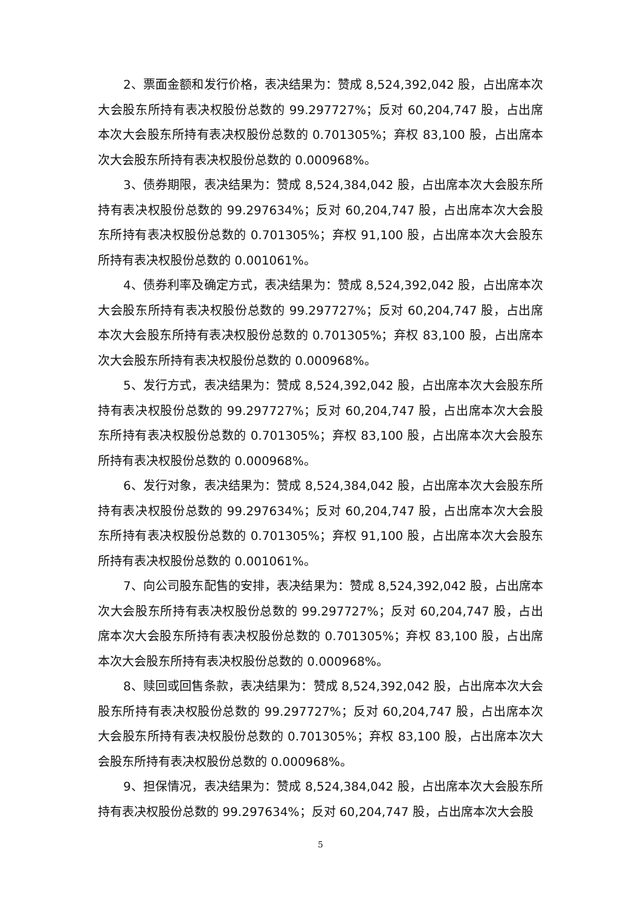2、票面金额和发行价格，表决结果为：赞成 8,524,392,042 股，占出席本次大会股东所持有表决权股份总数的 99.297727%；反对 60,204,747 股，占出席本次大会股东所持有表决权股份总数的 0.701305%；弃权 83,100 股，占出席本次大会股东所持有表决权股份总数的 0.000968%。
3、债券期限，表决结果为：赞成 8,524,384,042 股，占出席本次大会股东所持有表决权股份总数的 99.297634%；反对 60,204,747 股，占出席本次大会股东所持有表决权股份总数的 0.701305%；弃权 91,100 股，占出席本次大会股东所持有表决权股份总数的 0.001061%。
4、债券利率及确定方式，表决结果为：赞成 8,524,392,042 股，占出席本次大会股东所持有表决权股份总数的 99.297727%；反对 60,204,747 股，占出席本次大会股东所持有表决权股份总数的 0.701305%；弃权 83,100 股，占出席本次大会股东所持有表决权股份总数的 0.000968%。
5、发行方式，表决结果为：赞成 8,524,392,042 股，占出席本次大会股东所持有表决权股份总数的 99.297727%；反对 60,204,747 股，占出席本次大会股东所持有表决权股份总数的 0.701305%；弃权 83,100 股，占出席本次大会股东所持有表决权股份总数的 0.000968%。
6、发行对象，表决结果为：赞成 8,524,384,042 股，占出席本次大会股东所持有表决权股份总数的 99.297634%；反对 60,204,747 股，占出席本次大会股东所持有表决权股份总数的 0.701305%；弃权 91,100 股，占出席本次大会股东所持有表决权股份总数的 0.001061%。
7、向公司股东配售的安排，表决结果为：赞成 8,524,392,042 股，占出席本次大会股东所持有表决权股份总数的 99.297727%；反对 60,204,747 股，占出席本次大会股东所持有表决权股份总数的 0.701305%；弃权 83,100 股，占出席本次大会股东所持有表决权股份总数的 0.000968%。
8、赎回或回售条款，表决结果为：赞成 8,524,392,042 股，占出席本次大会股东所持有表决权股份总数的 99.297727%；反对 60,204,747 股，占出席本次大会股东所持有表决权股份总数的 0.701305%；弃权 83,100 股，占出席本次大会股东所持有表决权股份总数的 0.000968%。
9、担保情况，表决结果为：赞成 8,524,384,042 股，占出席本次大会股东所持有表决权股份总数的 99.297634%；反对 60,204,747 股，占出席本次大会股
5